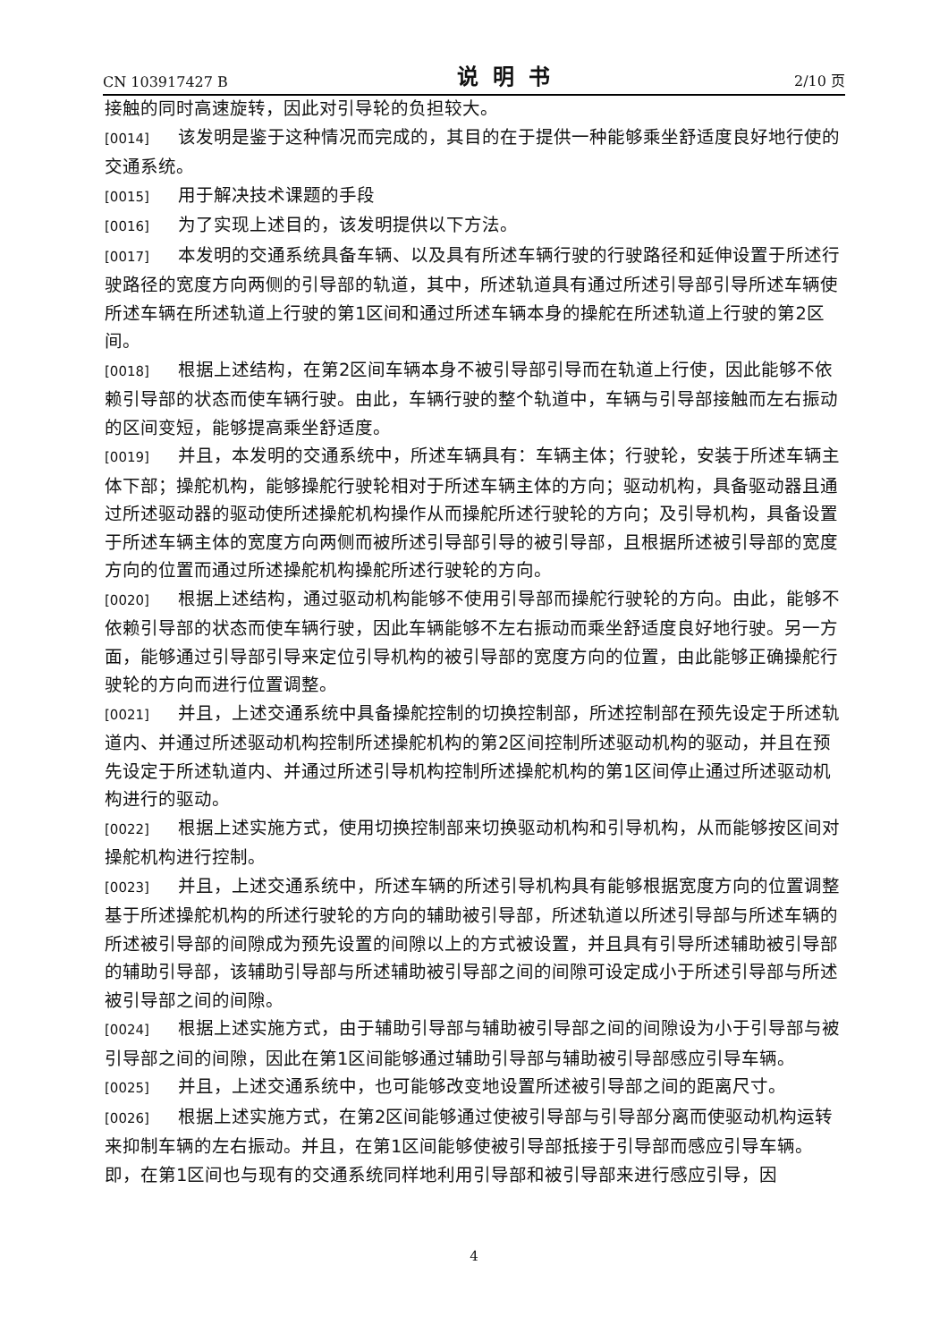CN 103917427 B 说明书 2/10 页
接触的同时高速旋转，因此对引导轮的负担较大。
[0014] 该发明是鉴于这种情况而完成的，其目的在于提供一种能够乘坐舒适度良好地行使的交通系统。
[0015] 用于解决技术课题的手段
[0016] 为了实现上述目的，该发明提供以下方法。
[0017] 本发明的交通系统具备车辆、以及具有所述车辆行驶的行驶路径和延伸设置于所述行驶路径的宽度方向两侧的引导部的轨道，其中，所述轨道具有通过所述引导部引导所述车辆使所述车辆在所述轨道上行驶的第1区间和通过所述车辆本身的操舵在所述轨道上行驶的第2区间。
[0018] 根据上述结构，在第2区间车辆本身不被引导部引导而在轨道上行使，因此能够不依赖引导部的状态而使车辆行驶。由此，车辆行驶的整个轨道中，车辆与引导部接触而左右振动的区间变短，能够提高乘坐舒适度。
[0019] 并且，本发明的交通系统中，所述车辆具有：车辆主体；行驶轮，安装于所述车辆主体下部；操舵机构，能够操舵行驶轮相对于所述车辆主体的方向；驱动机构，具备驱动器且通过所述驱动器的驱动使所述操舵机构操作从而操舵所述行驶轮的方向；及引导机构，具备设置于所述车辆主体的宽度方向两侧而被所述引导部引导的被引导部，且根据所述被引导部的宽度方向的位置而通过所述操舵机构操舵所述行驶轮的方向。
[0020] 根据上述结构，通过驱动机构能够不使用引导部而操舵行驶轮的方向。由此，能够不依赖引导部的状态而使车辆行驶，因此车辆能够不左右振动而乘坐舒适度良好地行驶。另一方面，能够通过引导部引导来定位引导机构的被引导部的宽度方向的位置，由此能够正确操舵行驶轮的方向而进行位置调整。
[0021] 并且，上述交通系统中具备操舵控制的切换控制部，所述控制部在预先设定于所述轨道内、并通过所述驱动机构控制所述操舵机构的第2区间控制所述驱动机构的驱动，并且在预先设定于所述轨道内、并通过所述引导机构控制所述操舵机构的第1区间停止通过所述驱动机构进行的驱动。
[0022] 根据上述实施方式，使用切换控制部来切换驱动机构和引导机构，从而能够按区间对操舵机构进行控制。
[0023] 并且，上述交通系统中，所述车辆的所述引导机构具有能够根据宽度方向的位置调整基于所述操舵机构的所述行驶轮的方向的辅助被引导部，所述轨道以所述引导部与所述车辆的所述被引导部的间隙成为预先设置的间隙以上的方式被设置，并且具有引导所述辅助被引导部的辅助引导部，该辅助引导部与所述辅助被引导部之间的间隙可设定成小于所述引导部与所述被引导部之间的间隙。
[0024] 根据上述实施方式，由于辅助引导部与辅助被引导部之间的间隙设为小于引导部与被引导部之间的间隙，因此在第1区间能够通过辅助引导部与辅助被引导部感应引导车辆。
[0025] 并且，上述交通系统中，也可能够改变地设置所述被引导部之间的距离尺寸。
[0026] 根据上述实施方式，在第2区间能够通过使被引导部与引导部分离而使驱动机构运转来抑制车辆的左右振动。并且，在第1区间能够使被引导部抵接于引导部而感应引导车辆。即，在第1区间也与现有的交通系统同样地利用引导部和被引导部来进行感应引导，因
4